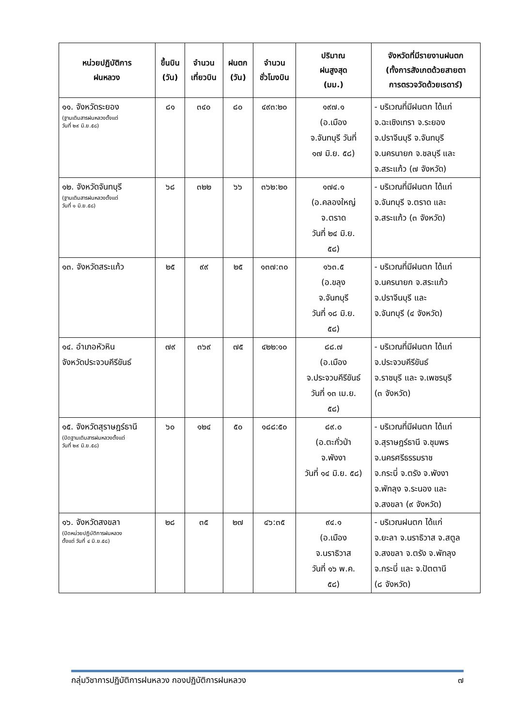| หน่วยปฏิบัติการ ฝนหลวง | ขึ้นบิน (วัน) | จำนวน เที่ยวบิน | ฝนตก (วัน) | จำนวน ชั่วโมงบิน | ปริมาณ ฝนสูงสุด (มม.) | จังหวัดที่มีรายงานฝนตก (ทั้งการสังเกตด้วยสายตา การตรวจวัดด้วยเรดาร์) |
| --- | --- | --- | --- | --- | --- | --- |
| ๑๑. จังหวัดระยอง (ฐานเติมสารฝนหลวงตั้งแต่ วันที่ ๒๙ มิ.ย.๕๘) | ๘๑ | ๓๔๐ | ๘๐ | ๔๙๓:๒๐ | ๑๙๗.๑ (อ.เมือง จ.จันทบุรี วันที่ ๑๗ มิ.ย. ๕๘) | - บริเวณที่มีฝนตก ได้แก่ จ.ฉะเชิงเทรา จ.ระยอง จ.ปราจีนบุรี จ.จันทบุรี จ.นครนายก จ.ชลบุรี และ จ.สระแก้ว (๗ จังหวัด) |
| ๑๒. จังหวัดจันทบุรี (ฐานเติมสารฝนหลวงตั้งแต่ วันที่ ๑ มิ.ย.๕๘) | ๖๘ | ๓๒๒ | ๖๖ | ๓๖๒:๒๐ | ๑๗๔.๑ (อ.คลองใหญ่ จ.ตราด วันที่ ๒๔ มิ.ย. ๕๘) | - บริเวณที่มีฝนตก ได้แก่ จ.จันทบุรี จ.ตราด และ จ.สระแก้ว (๓ จังหวัด) |
| ๑๓. จังหวัดสระแก้ว | ๒๕ | ๙๙ | ๒๕ | ๑๓๗:๓๐ | ๑๖๓.๕ (อ.ขลุง จ.จันทบุรี วันที่ ๑๘ มิ.ย. ๕๘) | - บริเวณที่มีฝนตก ได้แก่ จ.นครนายก จ.สระแก้ว จ.ปราจีนบุรี และ จ.จันทบุรี (๔ จังหวัด) |
| ๑๔. อำเภอหัวหิน จังหวัดประจวบคีรีขันธ์ | ๗๙ | ๓๖๙ | ๗๕ | ๔๒๒:๑๐ | ๘๘.๗ (อ.เมือง จ.ประจวบคีรีขันธ์ วันที่ ๑๓ เม.ย. ๕๘) | - บริเวณที่มีฝนตก ได้แก่ จ.ประจวบคีรีขันธ์ จ.ราชบุรี และ จ.เพชรบุรี (๓ จังหวัด) |
| ๑๕. จังหวัดสุราษฎร์ธานี (ปิดฐานเติมสารฝนหลวงตั้งแต่ วันที่ ๒๙ มิ.ย.๕๘) | ๖๐ | ๑๒๔ | ๕๐ | ๑๘๘:๕๐ | ๘๙.๐ (อ.ตะกั่วป่า จ.พังงา วันที่ ๑๔ มิ.ย. ๕๘) | - บริเวณที่มีฝนตก ได้แก่ จ.สุราษฎร์ธานี จ.ชุมพร จ.นครศรีธรรมราช จ.กระบี่ จ.ตรัง จ.พังงา จ.พัทลุง จ.ระนอง และ จ.สงขลา (๙ จังหวัด) |
| ๑๖. จังหวัดสงขลา (ปิดหน่วยปฏิบัติการฝนหลวง ตั้งแต่ วันที่ ๔ มิ.ย.๕๘) | ๒๘ | ๓๕ | ๒๗ | ๔๖:๓๕ | ๙๔.๑ (อ.เมือง จ.นราธิวาส วันที่ ๑๖ พ.ค. ๕๘) | - บริเวณฝนตก ได้แก่ จ.ยะลา จ.นราธิวาส จ.สตูล จ.สงขลา จ.ตรัง จ.พัทลุง จ.กระบี่ และ จ.ปัตตานี (๘ จังหวัด) |
กลุ่มวิชาการปฏิบัติการฝนหลวง กองปฏิบัติการฝนหลวง ๗